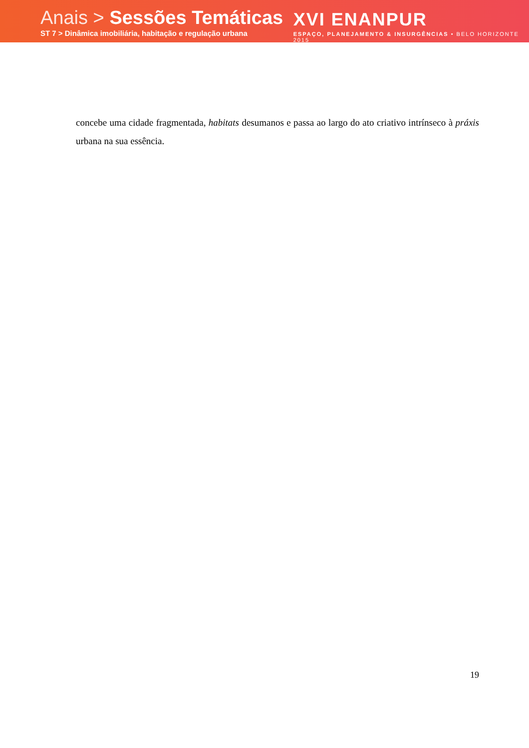Anais > Sessões Temáticas
ST 7 > Dinâmica imobiliária, habitação e regulação urbana
XVI ENANPUR
ESPAÇO, PLANEJAMENTO & INSURGÊNCIAS • BELO HORIZONTE 2015
concebe uma cidade fragmentada, habitats desumanos e passa ao largo do ato criativo intrínseco à práxis urbana na sua essência.
19